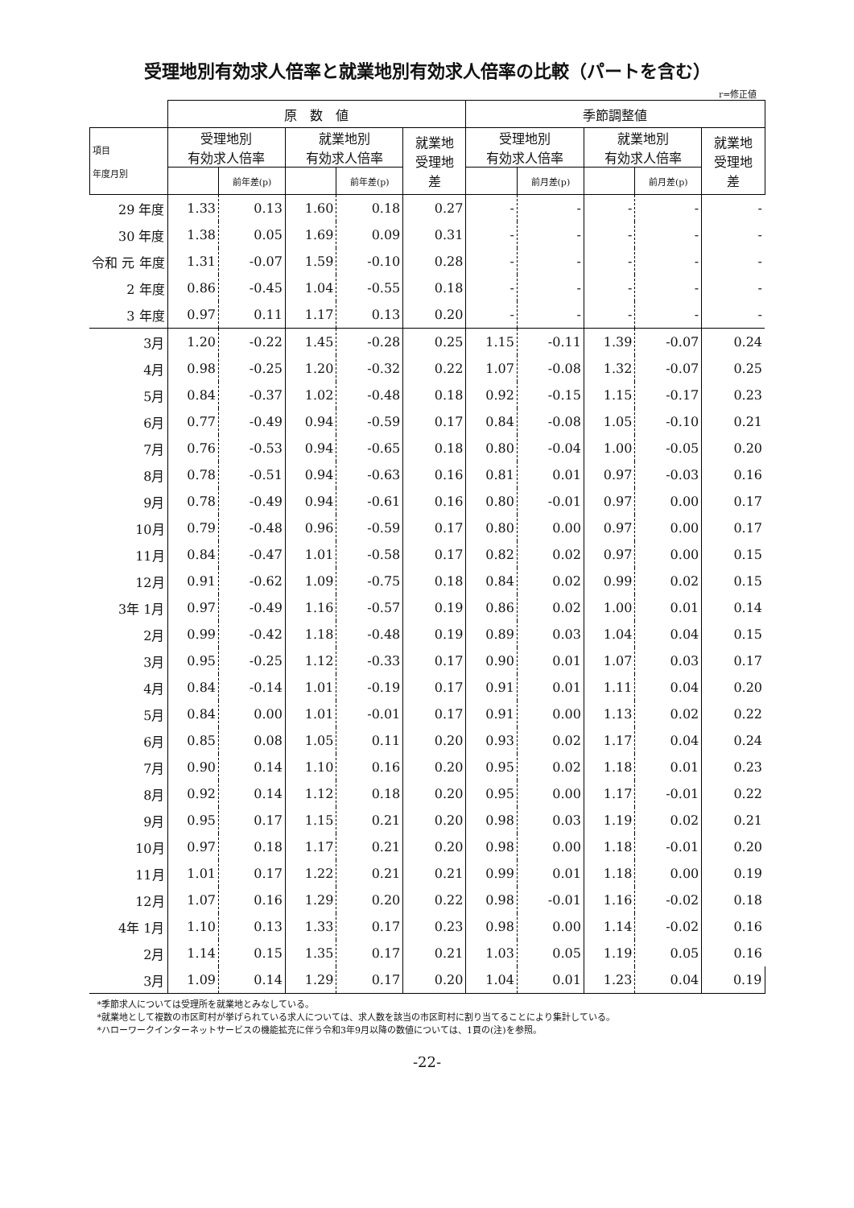受理地別有効求人倍率と就業地別有効求人倍率の比較（パートを含む）
r=修正値
| | 原 数 値 | | | | | 季節調整値 | | | | |
| --- | --- | --- | --- | --- | --- | --- | --- | --- | --- | --- |
| 項目 年度月別 | 受理地別 有効求人倍率 | | 就業地別 有効求人倍率 | | 就業地 受理地 差 | 受理地別 有効求人倍率 | | 就業地別 有効求人倍率 | | 就業地 受理地 差 |
| | | 前年差(p) | | 前年差(p) | | | 前月差(p) | | 前月差(p) | |
| 29 年度 | 1.33 | 0.13 | 1.60 | 0.18 | 0.27 | - | - | - | - | - |
| 30 年度 | 1.38 | 0.05 | 1.69 | 0.09 | 0.31 | - | - | - | - | - |
| 令和 元 年度 | 1.31 | -0.07 | 1.59 | -0.10 | 0.28 | - | - | - | - | - |
| 2 年度 | 0.86 | -0.45 | 1.04 | -0.55 | 0.18 | - | - | - | - | - |
| 3 年度 | 0.97 | 0.11 | 1.17 | 0.13 | 0.20 | - | - | - | - | - |
| 3月 | 1.20 | -0.22 | 1.45 | -0.28 | 0.25 | 1.15 | -0.11 | 1.39 | -0.07 | 0.24 |
| 4月 | 0.98 | -0.25 | 1.20 | -0.32 | 0.22 | 1.07 | -0.08 | 1.32 | -0.07 | 0.25 |
| 5月 | 0.84 | -0.37 | 1.02 | -0.48 | 0.18 | 0.92 | -0.15 | 1.15 | -0.17 | 0.23 |
| 6月 | 0.77 | -0.49 | 0.94 | -0.59 | 0.17 | 0.84 | -0.08 | 1.05 | -0.10 | 0.21 |
| 7月 | 0.76 | -0.53 | 0.94 | -0.65 | 0.18 | 0.80 | -0.04 | 1.00 | -0.05 | 0.20 |
| 8月 | 0.78 | -0.51 | 0.94 | -0.63 | 0.16 | 0.81 | 0.01 | 0.97 | -0.03 | 0.16 |
| 9月 | 0.78 | -0.49 | 0.94 | -0.61 | 0.16 | 0.80 | -0.01 | 0.97 | 0.00 | 0.17 |
| 10月 | 0.79 | -0.48 | 0.96 | -0.59 | 0.17 | 0.80 | 0.00 | 0.97 | 0.00 | 0.17 |
| 11月 | 0.84 | -0.47 | 1.01 | -0.58 | 0.17 | 0.82 | 0.02 | 0.97 | 0.00 | 0.15 |
| 12月 | 0.91 | -0.62 | 1.09 | -0.75 | 0.18 | 0.84 | 0.02 | 0.99 | 0.02 | 0.15 |
| 3年 1月 | 0.97 | -0.49 | 1.16 | -0.57 | 0.19 | 0.86 | 0.02 | 1.00 | 0.01 | 0.14 |
| 2月 | 0.99 | -0.42 | 1.18 | -0.48 | 0.19 | 0.89 | 0.03 | 1.04 | 0.04 | 0.15 |
| 3月 | 0.95 | -0.25 | 1.12 | -0.33 | 0.17 | 0.90 | 0.01 | 1.07 | 0.03 | 0.17 |
| 4月 | 0.84 | -0.14 | 1.01 | -0.19 | 0.17 | 0.91 | 0.01 | 1.11 | 0.04 | 0.20 |
| 5月 | 0.84 | 0.00 | 1.01 | -0.01 | 0.17 | 0.91 | 0.00 | 1.13 | 0.02 | 0.22 |
| 6月 | 0.85 | 0.08 | 1.05 | 0.11 | 0.20 | 0.93 | 0.02 | 1.17 | 0.04 | 0.24 |
| 7月 | 0.90 | 0.14 | 1.10 | 0.16 | 0.20 | 0.95 | 0.02 | 1.18 | 0.01 | 0.23 |
| 8月 | 0.92 | 0.14 | 1.12 | 0.18 | 0.20 | 0.95 | 0.00 | 1.17 | -0.01 | 0.22 |
| 9月 | 0.95 | 0.17 | 1.15 | 0.21 | 0.20 | 0.98 | 0.03 | 1.19 | 0.02 | 0.21 |
| 10月 | 0.97 | 0.18 | 1.17 | 0.21 | 0.20 | 0.98 | 0.00 | 1.18 | -0.01 | 0.20 |
| 11月 | 1.01 | 0.17 | 1.22 | 0.21 | 0.21 | 0.99 | 0.01 | 1.18 | 0.00 | 0.19 |
| 12月 | 1.07 | 0.16 | 1.29 | 0.20 | 0.22 | 0.98 | -0.01 | 1.16 | -0.02 | 0.18 |
| 4年 1月 | 1.10 | 0.13 | 1.33 | 0.17 | 0.23 | 0.98 | 0.00 | 1.14 | -0.02 | 0.16 |
| 2月 | 1.14 | 0.15 | 1.35 | 0.17 | 0.21 | 1.03 | 0.05 | 1.19 | 0.05 | 0.16 |
| 3月 | 1.09 | 0.14 | 1.29 | 0.17 | 0.20 | 1.04 | 0.01 | 1.23 | 0.04 | 0.19 |
*季節求人については受理所を就業地とみなしている。
*就業地として複数の市区町村が挙げられている求人については、求人数を該当の市区町村に割り当てることにより集計している。
*ハローワークインターネットサービスの機能拡充に伴う令和3年9月以降の数値については、1頁の(注)を参照。
-22-